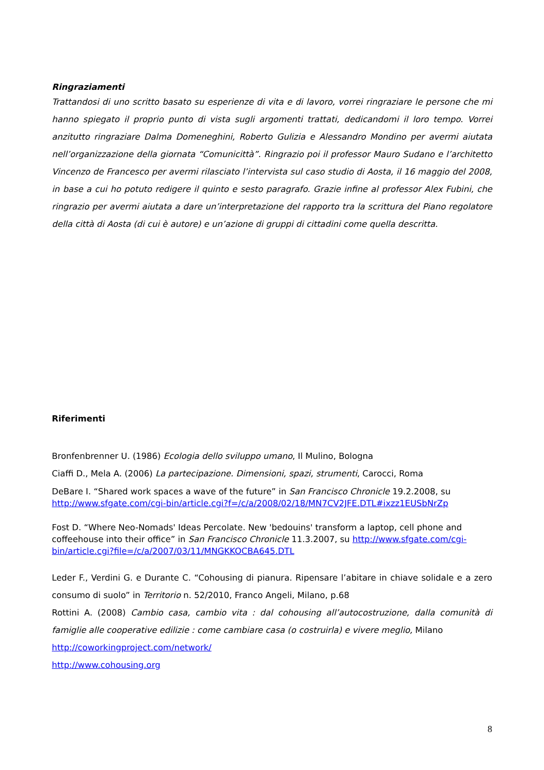Ringraziamenti
Trattandosi di uno scritto basato su esperienze di vita e di lavoro, vorrei ringraziare le persone che mi hanno spiegato il proprio punto di vista sugli argomenti trattati, dedicandomi il loro tempo. Vorrei anzitutto ringraziare Dalma Domeneghini, Roberto Gulizia e Alessandro Mondino per avermi aiutata nell’organizzazione della giornata “Comunicittà”. Ringrazio poi il professor Mauro Sudano e l’architetto Vincenzo de Francesco per avermi rilasciato l’intervista sul caso studio di Aosta, il 16 maggio del 2008, in base a cui ho potuto redigere il quinto e sesto paragrafo. Grazie infine al professor Alex Fubini, che ringrazio per avermi aiutata a dare un’interpretazione del rapporto tra la scrittura del Piano regolatore della città di Aosta (di cui è autore) e un’azione di gruppi di cittadini come quella descritta.
Riferimenti
Bronfenbrenner U. (1986) Ecologia dello sviluppo umano, Il Mulino, Bologna
Ciaffi D., Mela A. (2006) La partecipazione. Dimensioni, spazi, strumenti, Carocci, Roma
DeBare I. “Shared work spaces a wave of the future” in San Francisco Chronicle 19.2.2008, su http://www.sfgate.com/cgi-bin/article.cgi?f=/c/a/2008/02/18/MN7CV2JFE.DTL#ixzz1EUSbNrZp
Fost D. “Where Neo-Nomads' Ideas Percolate. New 'bedouins' transform a laptop, cell phone and coffeehouse into their office” in San Francisco Chronicle 11.3.2007, su http://www.sfgate.com/cgi-bin/article.cgi?file=/c/a/2007/03/11/MNGKKOCBA645.DTL
Leder F., Verdini G. e Durante C. “Cohousing di pianura. Ripensare l’abitare in chiave solidale e a zero consumo di suolo” in Territorio n. 52/2010, Franco Angeli, Milano, p.68
Rottini A. (2008) Cambio casa, cambio vita : dal cohousing all’autocostruzione, dalla comunità di famiglie alle cooperative edilizie : come cambiare casa (o costruirla) e vivere meglio, Milano
http://coworkingproject.com/network/
http://www.cohousing.org
8